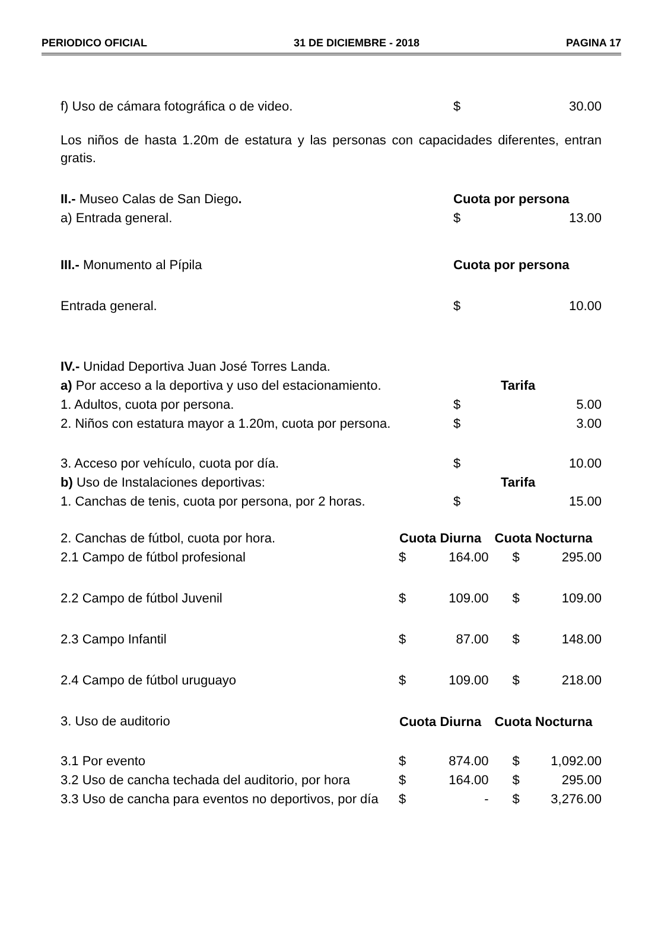PERIODICO OFICIAL 31 DE DICIEMBRE - 2018 PAGINA 17
| f) Uso de cámara fotográfica o de video. | $ | 30.00 |
Los niños de hasta 1.20m de estatura y las personas con capacidades diferentes, entran gratis.
| II.- Museo Calas de San Diego . | Cuota por persona | |
| a) Entrada general. | $ | 13.00 |
| III.- Monumento al Pípila | Cuota por persona | |
| Entrada general. | $ | 10.00 |
| IV.- Unidad Deportiva Juan José Torres Landa. | | |
| a) Por acceso a la deportiva y uso del estacionamiento. | Tarifa | |
| 1. Adultos, cuota por persona. | $ | 5.00 |
| 2. Niños con estatura mayor a 1.20m, cuota por persona. | $ | 3.00 |
| 3. Acceso por vehículo, cuota por día. | $ | 10.00 |
| b) Uso de Instalaciones deportivas: | Tarifa | |
| 1. Canchas de tenis, cuota por persona, por 2 horas. | $ | 15.00 |
| 2. Canchas de fútbol, cuota por hora. | Cuota Diurna | | Cuota Nocturna | |
| 2.1 Campo de fútbol profesional | $ | 164.00 | $ | 295.00 |
| 2.2 Campo de fútbol Juvenil | $ | 109.00 | $ | 109.00 |
| 2.3 Campo Infantil | $ | 87.00 | $ | 148.00 |
| 2.4 Campo de fútbol uruguayo | $ | 109.00 | $ | 218.00 |
| 3. Uso de auditorio | Cuota Diurna | | Cuota Nocturna | |
| 3.1 Por evento | $ | 874.00 | $ | 1,092.00 |
| 3.2 Uso de cancha techada del auditorio, por hora | $ | 164.00 | $ | 295.00 |
| 3.3 Uso de cancha para eventos no deportivos, por día | $ | - | $ | 3,276.00 |